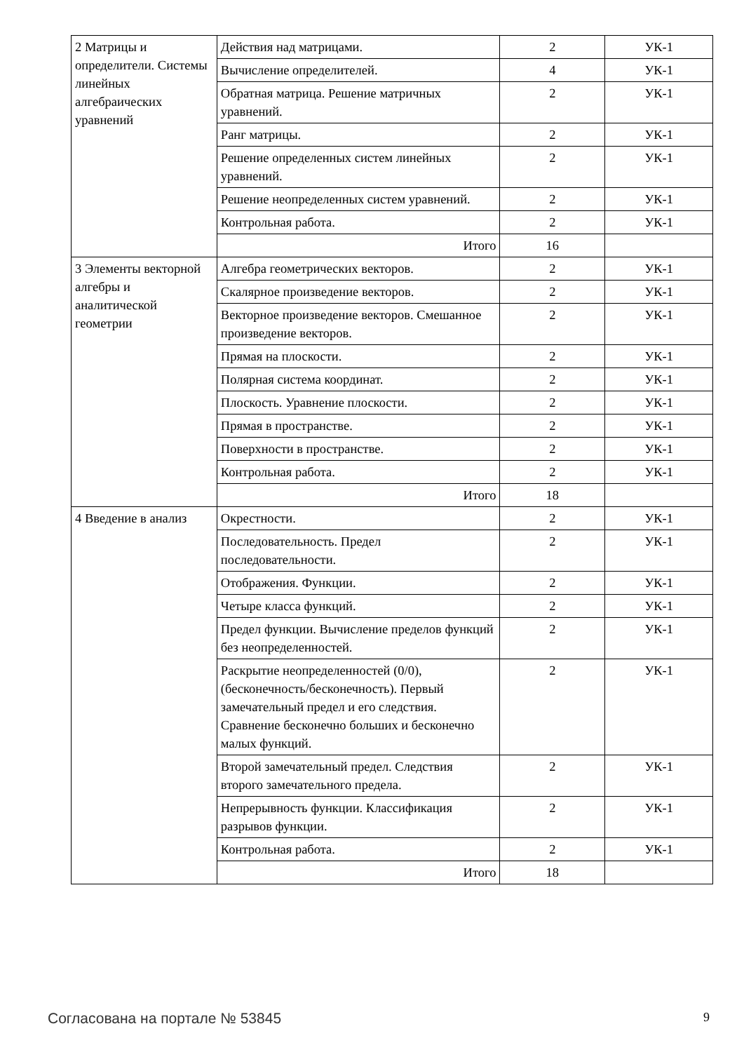| 2 Матрицы и определители. Системы линейных алгебраических уравнений | Действия над матрицами. | 2 | УК-1 |
| | Вычисление определителей. | 4 | УК-1 |
| | Обратная матрица. Решение матричных уравнений. | 2 | УК-1 |
| | Ранг матрицы. | 2 | УК-1 |
| | Решение определенных систем линейных уравнений. | 2 | УК-1 |
| | Решение неопределенных систем уравнений. | 2 | УК-1 |
| | Контрольная работа. | 2 | УК-1 |
| | Итого | 16 | |
| 3 Элементы векторной алгебры и аналитической геометрии | Алгебра геометрических векторов. | 2 | УК-1 |
| | Скалярное произведение векторов. | 2 | УК-1 |
| | Векторное произведение векторов. Смешанное произведение векторов. | 2 | УК-1 |
| | Прямая на плоскости. | 2 | УК-1 |
| | Полярная система координат. | 2 | УК-1 |
| | Плоскость. Уравнение плоскости. | 2 | УК-1 |
| | Прямая в пространстве. | 2 | УК-1 |
| | Поверхности в пространстве. | 2 | УК-1 |
| | Контрольная работа. | 2 | УК-1 |
| | Итого | 18 | |
| 4 Введение в анализ | Окрестности. | 2 | УК-1 |
| | Последовательность. Предел последовательности. | 2 | УК-1 |
| | Отображения. Функции. | 2 | УК-1 |
| | Четыре класса функций. | 2 | УК-1 |
| | Предел функции. Вычисление пределов функций без неопределенностей. | 2 | УК-1 |
| | Раскрытие неопределенностей (0/0), (бесконечность/бесконечность). Первый замечательный предел и его следствия. Сравнение бесконечно больших и бесконечно малых функций. | 2 | УК-1 |
| | Второй замечательный предел. Следствия второго замечательного предела. | 2 | УК-1 |
| | Непрерывность функции. Классификация разрывов функции. | 2 | УК-1 |
| | Контрольная работа. | 2 | УК-1 |
| | Итого | 18 | |
Согласована на портале № 53845 9